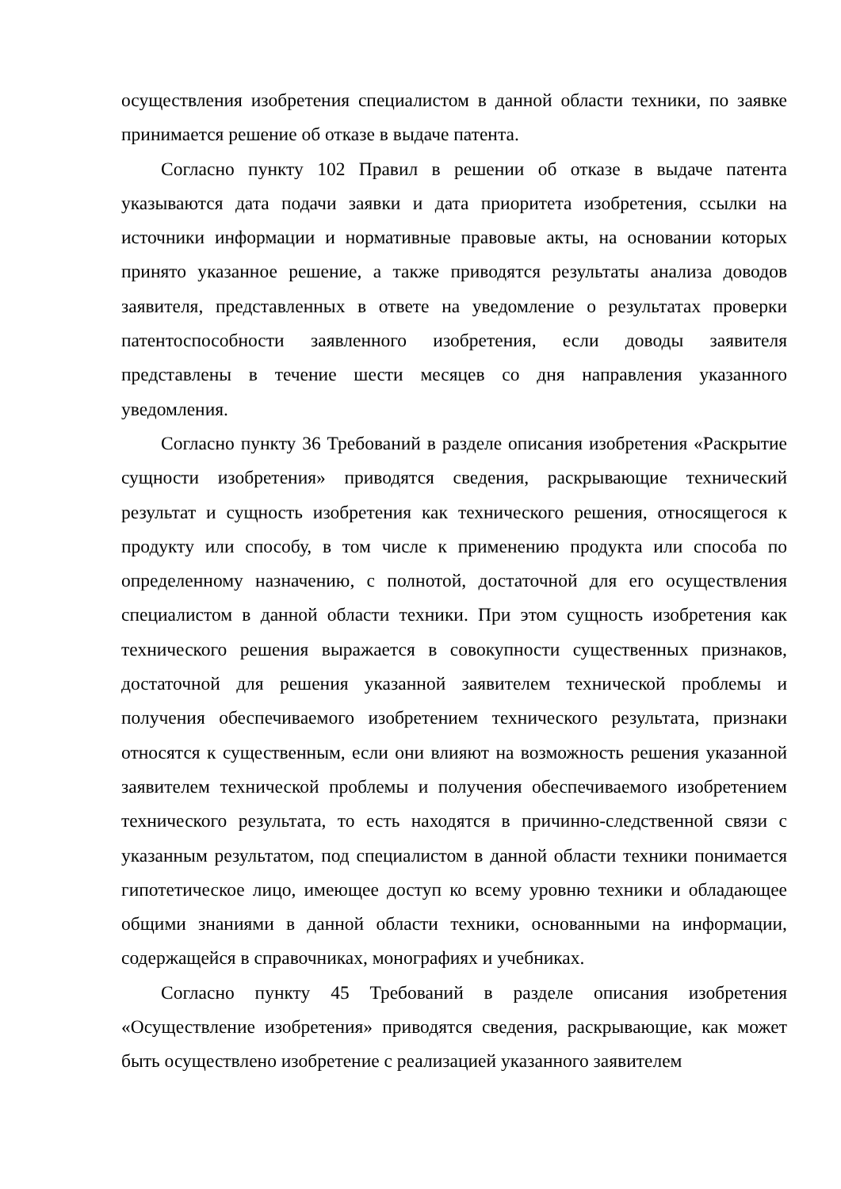осуществления изобретения специалистом в данной области техники, по заявке принимается решение об отказе в выдаче патента.
Согласно пункту 102 Правил в решении об отказе в выдаче патента указываются дата подачи заявки и дата приоритета изобретения, ссылки на источники информации и нормативные правовые акты, на основании которых принято указанное решение, а также приводятся результаты анализа доводов заявителя, представленных в ответе на уведомление о результатах проверки патентоспособности заявленного изобретения, если доводы заявителя представлены в течение шести месяцев со дня направления указанного уведомления.
Согласно пункту 36 Требований в разделе описания изобретения «Раскрытие сущности изобретения» приводятся сведения, раскрывающие технический результат и сущность изобретения как технического решения, относящегося к продукту или способу, в том числе к применению продукта или способа по определенному назначению, с полнотой, достаточной для его осуществления специалистом в данной области техники. При этом сущность изобретения как технического решения выражается в совокупности существенных признаков, достаточной для решения указанной заявителем технической проблемы и получения обеспечиваемого изобретением технического результата, признаки относятся к существенным, если они влияют на возможность решения указанной заявителем технической проблемы и получения обеспечиваемого изобретением технического результата, то есть находятся в причинно-следственной связи с указанным результатом, под специалистом в данной области техники понимается гипотетическое лицо, имеющее доступ ко всему уровню техники и обладающее общими знаниями в данной области техники, основанными на информации, содержащейся в справочниках, монографиях и учебниках.
Согласно пункту 45 Требований в разделе описания изобретения «Осуществление изобретения» приводятся сведения, раскрывающие, как может быть осуществлено изобретение с реализацией указанного заявителем